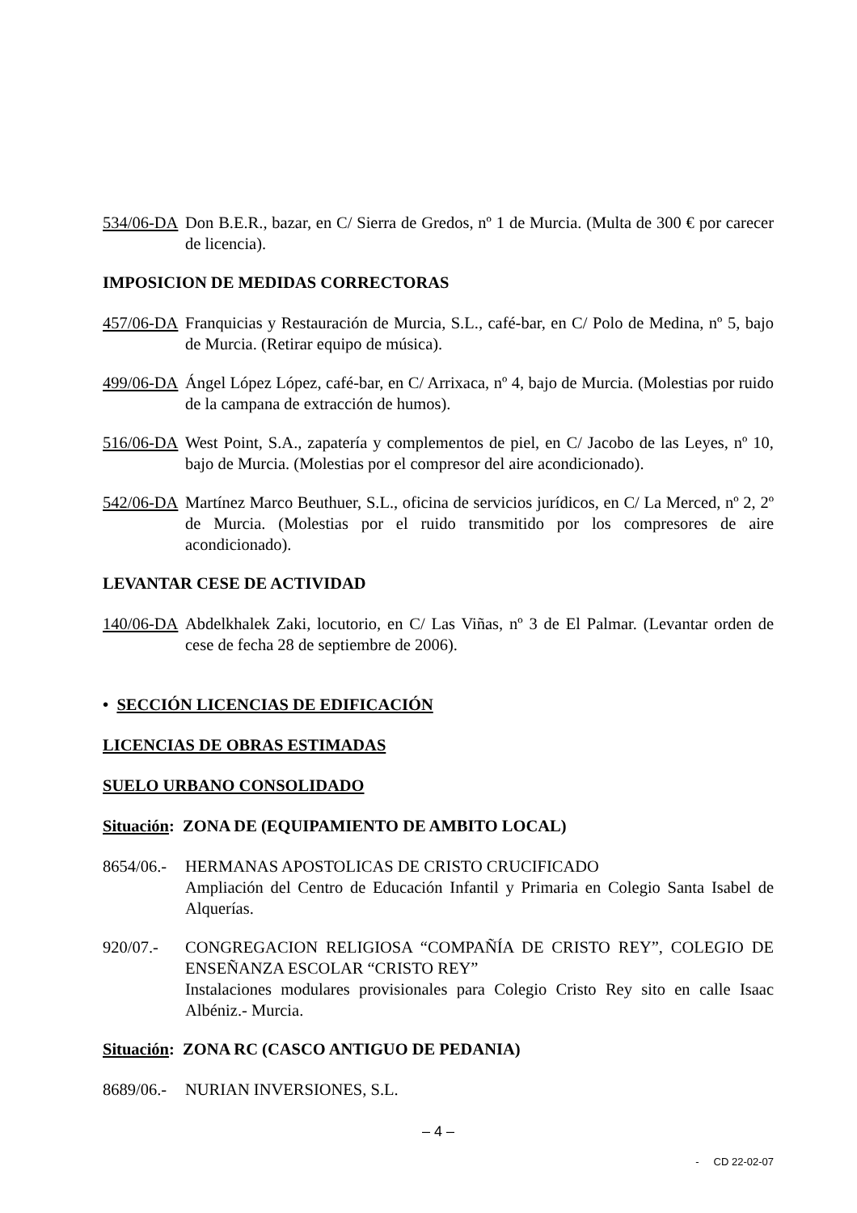534/06-DA
Don B.E.R., bazar, en C/ Sierra de Gredos, nº 1 de Murcia. (Multa de 300 € por carecer de licencia).
IMPOSICION DE MEDIDAS CORRECTORAS
457/06-DA
Franquicias y Restauración de Murcia, S.L., café-bar, en C/ Polo de Medina, nº 5, bajo de Murcia. (Retirar equipo de música).
499/06-DA
Ángel López López, café-bar, en C/ Arrixaca, nº 4, bajo de Murcia. (Molestias por ruido de la campana de extracción de humos).
516/06-DA
West Point, S.A., zapatería y complementos de piel, en C/ Jacobo de las Leyes, nº 10, bajo de Murcia. (Molestias por el compresor del aire acondicionado).
542/06-DA
Martínez Marco Beuthuer, S.L., oficina de servicios jurídicos, en C/ La Merced, nº 2, 2º de Murcia. (Molestias por el ruido transmitido por los compresores de aire acondicionado).
LEVANTAR CESE DE ACTIVIDAD
140/06-DA
Abdelkhalek Zaki, locutorio, en C/ Las Viñas, nº 3 de El Palmar. (Levantar orden de cese de fecha 28 de septiembre de 2006).
• SECCIÓN LICENCIAS DE EDIFICACIÓN
LICENCIAS DE OBRAS ESTIMADAS
SUELO URBANO CONSOLIDADO
Situación: ZONA DE (EQUIPAMIENTO DE AMBITO LOCAL)
8654/06.-
HERMANAS APOSTOLICAS DE CRISTO CRUCIFICADO
Ampliación del Centro de Educación Infantil y Primaria en Colegio Santa Isabel de Alquerías.
920/07.- CONGREGACION RELIGIOSA “COMPAÑÍA DE CRISTO REY”, COLEGIO DE ENSEÑANZA ESCOLAR “CRISTO REY”
Instalaciones modulares provisionales para Colegio Cristo Rey sito en calle Isaac Albéniz.- Murcia.
Situación: ZONA RC (CASCO ANTIGUO DE PEDANIA)
8689/06.-
NURIAN INVERSIONES, S.L.
– 4 –
- CD 22-02-07